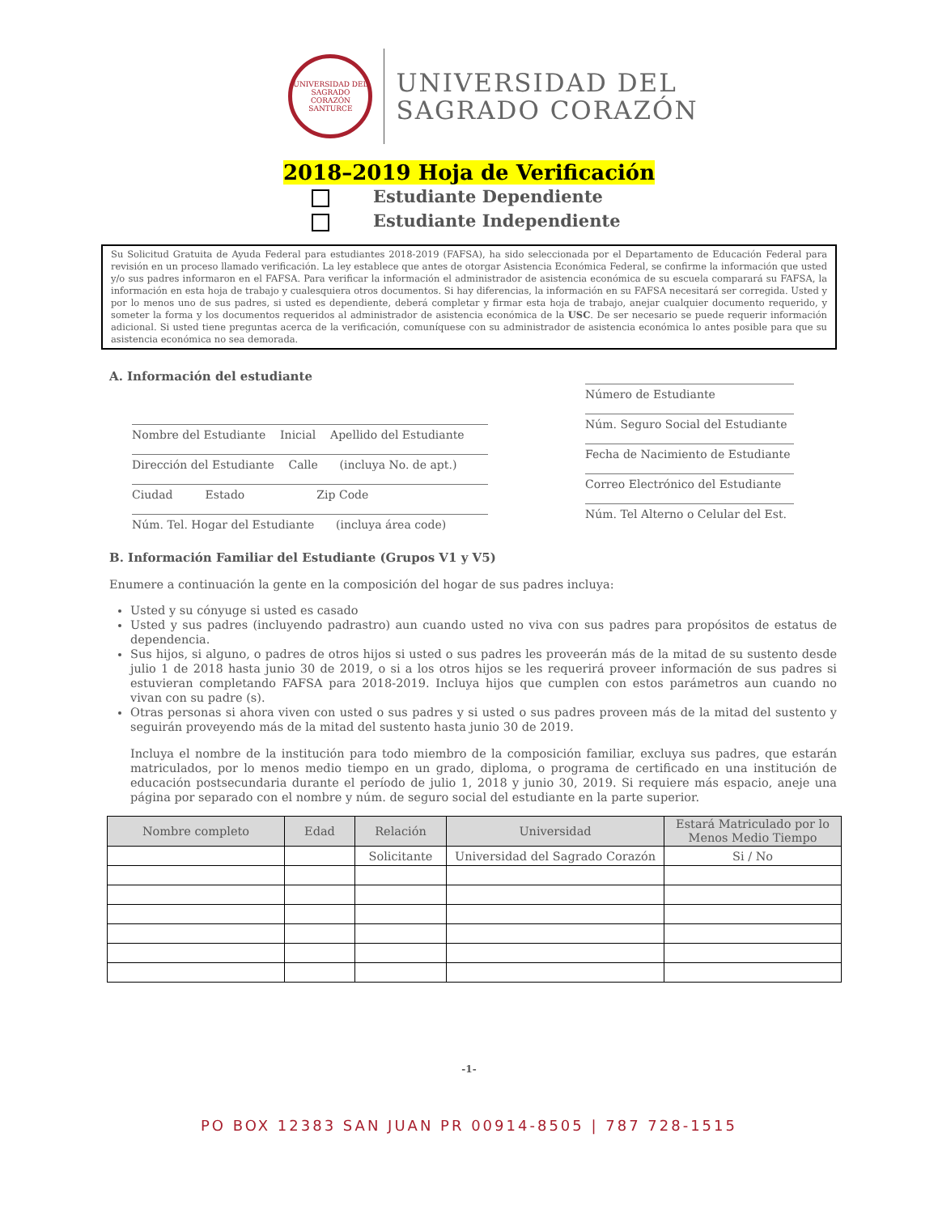UNIVERSIDAD DEL SAGRADO CORAZÓN
SANTURCE
UNIVERSIDAD DEL
SAGRADO CORAZÓN
2018–2019 Hoja de Verificación
Estudiante Dependiente
Estudiante Independiente
Su Solicitud Gratuita de Ayuda Federal para estudiantes 2018-2019 (FAFSA), ha sido seleccionada por el Departamento de Educación Federal para revisión en un proceso llamado verificación. La ley establece que antes de otorgar Asistencia Económica Federal, se confirme la información que usted y/o sus padres informaron en el FAFSA. Para verificar la información el administrador de asistencia económica de su escuela comparará su FAFSA, la información en esta hoja de trabajo y cualesquiera otros documentos. Si hay diferencias, la información en su FAFSA necesitará ser corregida. Usted y por lo menos uno de sus padres, si usted es dependiente, deberá completar y firmar esta hoja de trabajo, anejar cualquier documento requerido, y someter la forma y los documentos requeridos al administrador de asistencia económica de la USC. De ser necesario se puede requerir información adicional. Si usted tiene preguntas acerca de la verificación, comuníquese con su administrador de asistencia económica lo antes posible para que su asistencia económica no sea demorada.
A. Información del estudiante
Nombre del Estudiante Inicial Apellido del Estudiante
Dirección del Estudiante Calle (incluya No. de apt.)
Ciudad Estado Zip Code
Núm. Tel. Hogar del Estudiante (incluya área code)
Número de Estudiante
Núm. Seguro Social del Estudiante
Fecha de Nacimiento de Estudiante
Correo Electrónico del Estudiante
Núm. Tel Alterno o Celular del Est.
B. Información Familiar del Estudiante (Grupos V1 y V5)
Enumere a continuación la gente en la composición del hogar de sus padres incluya:
Usted y su cónyuge si usted es casado
Usted y sus padres (incluyendo padrastro) aun cuando usted no viva con sus padres para propósitos de estatus de dependencia.
Sus hijos, si alguno, o padres de otros hijos si usted o sus padres les proveerán más de la mitad de su sustento desde julio 1 de 2018 hasta junio 30 de 2019, o si a los otros hijos se les requerirá proveer información de sus padres si estuvieran completando FAFSA para 2018-2019. Incluya hijos que cumplen con estos parámetros aun cuando no vivan con su padre (s).
Otras personas si ahora viven con usted o sus padres y si usted o sus padres proveen más de la mitad del sustento y seguirán proveyendo más de la mitad del sustento hasta junio 30 de 2019.
Incluya el nombre de la institución para todo miembro de la composición familiar, excluya sus padres, que estarán matriculados, por lo menos medio tiempo en un grado, diploma, o programa de certificado en una institución de educación postsecundaria durante el período de julio 1, 2018 y junio 30, 2019. Si requiere más espacio, aneje una página por separado con el nombre y núm. de seguro social del estudiante en la parte superior.
| Nombre completo | Edad | Relación | Universidad | Estará Matriculado por lo Menos Medio Tiempo |
| --- | --- | --- | --- | --- |
| | | Solicitante | Universidad del Sagrado Corazón | Si / No |
-1-
PO BOX 12383 SAN JUAN PR 00914-8505 | 787 728-1515